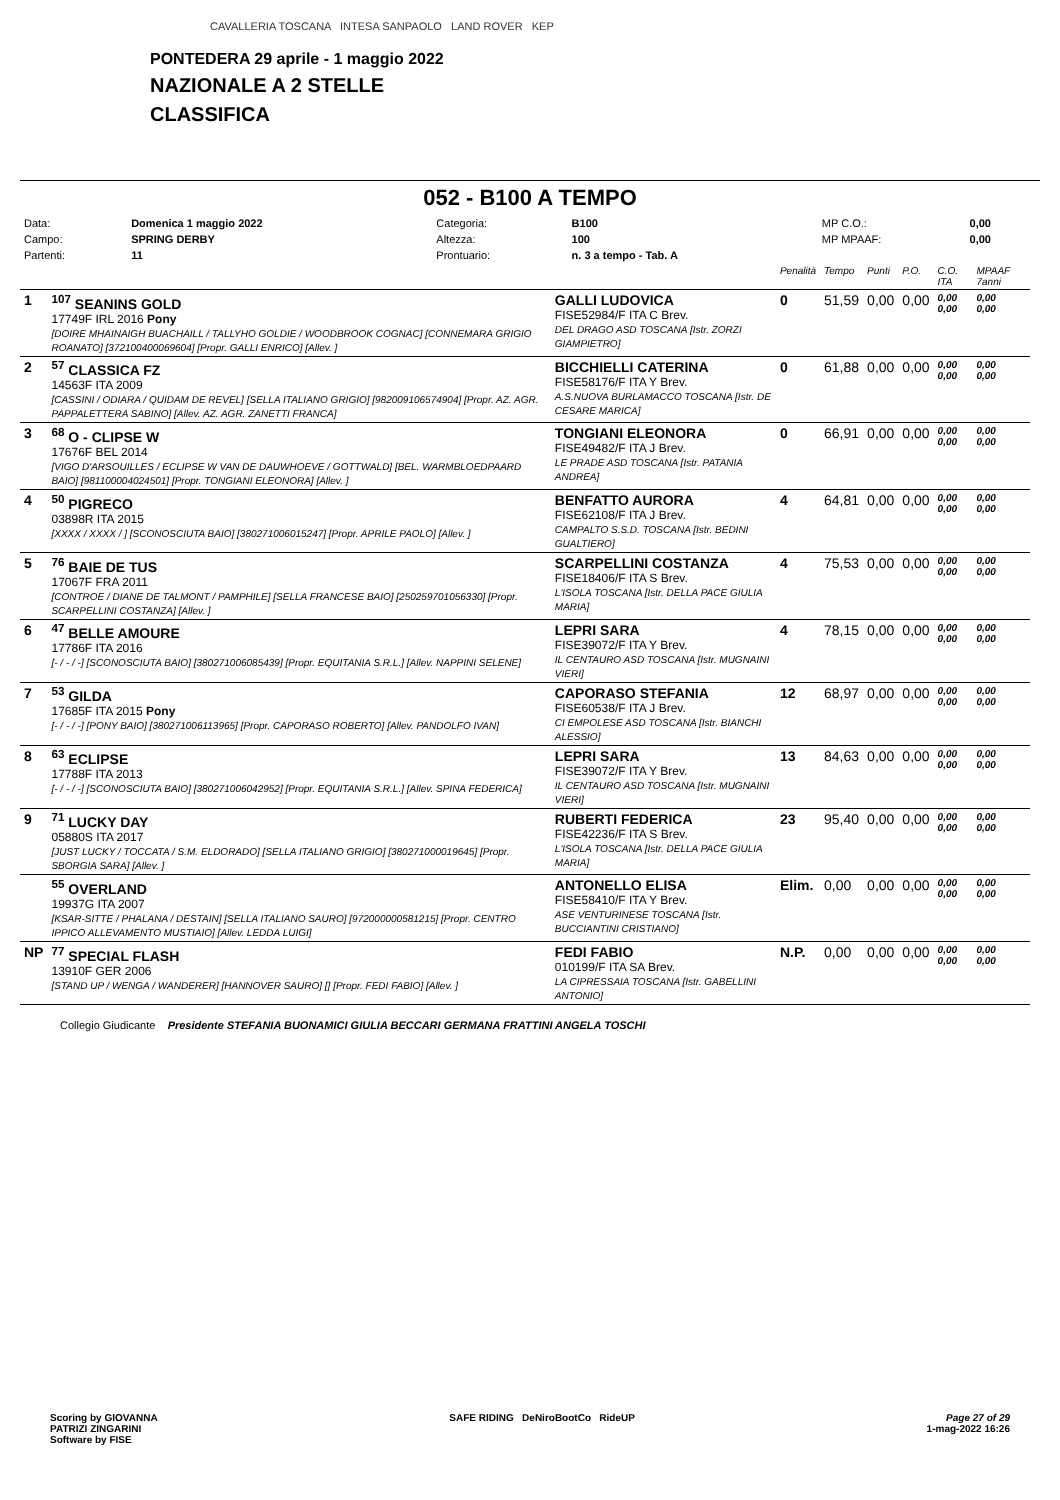CAVALLERIA TOSCANA INTESA SANPAOLO LAND ROVER KEP
PONTEDERA 29 aprile - 1 maggio 2022
NAZIONALE A 2 STELLE
CLASSIFICA
052 - B100 A TEMPO
| Data: | Domenica 1 maggio 2022 | Categoria: | B100 | MP C.O.: | 0,00 |
| Campo: | SPRING DERBY | Altezza: | 100 | MP MPAAF: | 0,00 |
| Partenti: | 11 | Prontuario: | n. 3 a tempo - Tab. A | | |
| | | | Penalità | Tempo | Punti | P.O. | C.O. ITA | MPAAF 7anni |
| 1 | <sup>107</sup> SEANINS GOLD 17749F IRL 2016 Pony [DOIRE MHAINAIGH BUACHAILL / TALLYHO GOLDIE / WOODBROOK COGNAC] [CONNEMARA GRIGIO ROANATO] [372100400069604] [Propr. GALLI ENRICO] [Allev. ] | GALLI LUDOVICA FISE52984/F ITA C Brev. DEL DRAGO ASD TOSCANA [Istr. ZORZI GIAMPIETRO] | 0 | 51,59 | 0,00 | 0,00 | 0,00 0,00 | 0,00 0,00 |
| 2 | <sup>57</sup> CLASSICA FZ 14563F ITA 2009 [CASSINI / ODIARA / QUIDAM DE REVEL] [SELLA ITALIANO GRIGIO] [982009106574904] [Propr. AZ. AGR. PAPPALETTERA SABINO] [Allev. AZ. AGR. ZANETTI FRANCA] | BICCHIELLI CATERINA FISE58176/F ITA Y Brev. A.S.NUOVA BURLAMACCO TOSCANA [Istr. DE CESARE MARICA] | 0 | 61,88 | 0,00 | 0,00 | 0,00 0,00 | 0,00 0,00 |
| 3 | <sup>68</sup> O - CLIPSE W 17676F BEL 2014 [VIGO D'ARSOUILLES / ECLIPSE W VAN DE DAUWHOEVE / GOTTWALD] [BEL. WARMBLOEDPAARD BAIO] [981100004024501] [Propr. TONGIANI ELEONORA] [Allev. ] | TONGIANI ELEONORA FISE49482/F ITA J Brev. LE PRADE ASD TOSCANA [Istr. PATANIA ANDREA] | 0 | 66,91 | 0,00 | 0,00 | 0,00 0,00 | 0,00 0,00 |
| 4 | <sup>50</sup> PIGRECO 03898R ITA 2015 [XXXX / XXXX / ] [SCONOSCIUTA BAIO] [380271006015247] [Propr. APRILE PAOLO] [Allev. ] | BENFATTO AURORA FISE62108/F ITA J Brev. CAMPALTO S.S.D. TOSCANA [Istr. BEDINI GUALTIERO] | 4 | 64,81 | 0,00 | 0,00 | 0,00 0,00 | 0,00 0,00 |
| 5 | <sup>76</sup> BAIE DE TUS 17067F FRA 2011 [CONTROE / DIANE DE TALMONT / PAMPHILE] [SELLA FRANCESE BAIO] [250259701056330] [Propr. SCARPELLINI COSTANZA] [Allev. ] | SCARPELLINI COSTANZA FISE18406/F ITA S Brev. L'ISOLA TOSCANA [Istr. DELLA PACE GIULIA MARIA] | 4 | 75,53 | 0,00 | 0,00 | 0,00 0,00 | 0,00 0,00 |
| 6 | <sup>47</sup> BELLE AMOURE 17786F ITA 2016 [- / - / -] [SCONOSCIUTA BAIO] [380271006085439] [Propr. EQUITANIA S.R.L.] [Allev. NAPPINI SELENE] | LEPRI SARA FISE39072/F ITA Y Brev. IL CENTAURO ASD TOSCANA [Istr. MUGNAINI VIERI] | 4 | 78,15 | 0,00 | 0,00 | 0,00 0,00 | 0,00 0,00 |
| 7 | <sup>53</sup> GILDA 17685F ITA 2015 Pony [- / - / -] [PONY BAIO] [380271006113965] [Propr. CAPORASO ROBERTO] [Allev. PANDOLFO IVAN] | CAPORASO STEFANIA FISE60538/F ITA J Brev. CI EMPOLESE ASD TOSCANA [Istr. BIANCHI ALESSIO] | 12 | 68,97 | 0,00 | 0,00 | 0,00 0,00 | 0,00 0,00 |
| 8 | <sup>63</sup> ECLIPSE 17788F ITA 2013 [- / - / -] [SCONOSCIUTA BAIO] [380271006042952] [Propr. EQUITANIA S.R.L.] [Allev. SPINA FEDERICA] | LEPRI SARA FISE39072/F ITA Y Brev. IL CENTAURO ASD TOSCANA [Istr. MUGNAINI VIERI] | 13 | 84,63 | 0,00 | 0,00 | 0,00 0,00 | 0,00 0,00 |
| 9 | <sup>71</sup> LUCKY DAY 05880S ITA 2017 [JUST LUCKY / TOCCATA / S.M. ELDORADO] [SELLA ITALIANO GRIGIO] [380271000019645] [Propr. SBORGIA SARA] [Allev. ] | RUBERTI FEDERICA FISE42236/F ITA S Brev. L'ISOLA TOSCANA [Istr. DELLA PACE GIULIA MARIA] | 23 | 95,40 | 0,00 | 0,00 | 0,00 0,00 | 0,00 0,00 |
| | <sup>55</sup> OVERLAND 19937G ITA 2007 [KSAR-SITTE / PHALANA / DESTAIN] [SELLA ITALIANO SAURO] [972000000581215] [Propr. CENTRO IPPICO ALLEVAMENTO MUSTIAIO] [Allev. LEDDA LUIGI] | ANTONELLO ELISA FISE58410/F ITA Y Brev. ASE VENTURINESE TOSCANA [Istr. BUCCIANTINI CRISTIANO] | Elim. | 0,00 | 0,00 | 0,00 | 0,00 0,00 | 0,00 0,00 |
| NP | <sup>77</sup> SPECIAL FLASH 13910F GER 2006 [STAND UP / WENGA / WANDERER] [HANNOVER SAURO] [] [Propr. FEDI FABIO] [Allev. ] | FEDI FABIO 010199/F ITA SA Brev. LA CIPRESSAIA TOSCANA [Istr. GABELLINI ANTONIO] | N.P. | 0,00 | 0,00 | 0,00 | 0,00 0,00 | 0,00 0,00 |
Collegio Giudicante Presidente STEFANIA BUONAMICI GIULIA BECCARI GERMANA FRATTINI ANGELA TOSCHI
Scoring by GIOVANNA
PATRIZI ZINGARINI
Software by FISE
SAFE RIDING DeNiroBootCo RideUP
Page 27 of 29
1-mag-2022 16:26